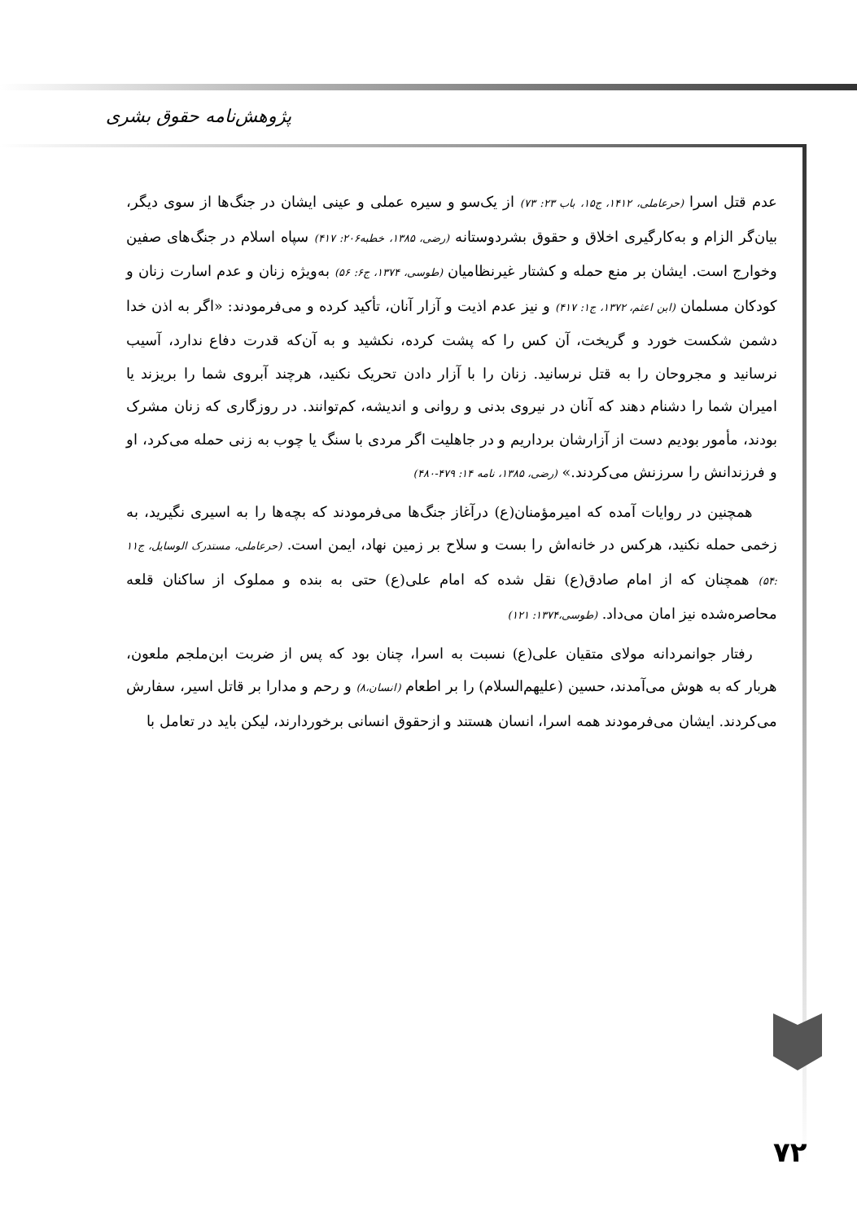پژوهش‌نامه حقوق بشری
عدم قتل اسرا (حرعاملی، ۱۴۱۲، ج۱۵، باب ۲۳: ۷۳) از یک‌سو و سیره عملی و عینی ایشان در جنگ‌ها از سوی دیگر، بیان‌گر الزام و به‌کارگیری اخلاق و حقوق بشردوستانه (رضی، ۱۳۸۵، خطبه۲۰۶: ۴۱۷) سپاه اسلام در جنگ‌های صفین وخوارج است. ایشان بر منع حمله و کشتار غیرنظامیان (طوسی، ۱۳۷۴، ج۶: ۵۶) به‌ویژه زنان و عدم اسارت زنان و کودکان مسلمان (ابن اعثم، ۱۳۷۲، ج۱: ۴۱۷) و نیز عدم اذیت و آزار آنان، تأکید کرده و می‌فرمودند: «اگر به اذن خدا دشمن شکست خورد و گریخت، آن کس را که پشت کرده، نکشید و به آن‌که قدرت دفاع ندارد، آسیب نرسانید و مجروحان را به قتل نرسانید. زنان را با آزار دادن تحریک نکنید، هرچند آبروی شما را بریزند یا امیران شما را دشنام دهند که آنان در نیروی بدنی و روانی و اندیشه، کم‌توانند. در روزگاری که زنان مشرک بودند، مأمور بودیم دست از آزارشان برداریم و در جاهلیت اگر مردی با سنگ یا چوب به زنی حمله می‌کرد، او و فرزندانش را سرزنش می‌کردند.» (رضی، ۱۳۸۵، نامه ۱۴: ۴۷۹-۴۸۰)
همچنین در روایات آمده که امیرمؤمنان(ع) درآغاز جنگ‌ها می‌فرمودند که بچه‌ها را به اسیری نگیرید، به زخمی حمله نکنید، هرکس در خانه‌اش را بست و سلاح بر زمین نهاد، ایمن است. (حرعاملی، مستدرک الوسایل، ج۱۱ :۵۴) همچنان که از امام صادق(ع) نقل شده که امام علی(ع) حتی به بنده و مملوک از ساکنان قلعه محاصره‌شده نیز امان می‌داد. (طوسی،۱۳۷۴: ۱۲۱)
رفتار جوانمردانه مولای متقیان علی(ع) نسبت به اسرا، چنان بود که پس از ضربت ابن‌ملجم ملعون، هربار که به هوش می‌آمدند، حسین (علیهم‌السلام) را بر اطعام (انسان،۸) و رحم و مدارا بر قاتل اسیر، سفارش می‌کردند. ایشان می‌فرمودند همه اسرا، انسان هستند و ازحقوق انسانی برخوردارند، لیکن باید در تعامل با
۷۲